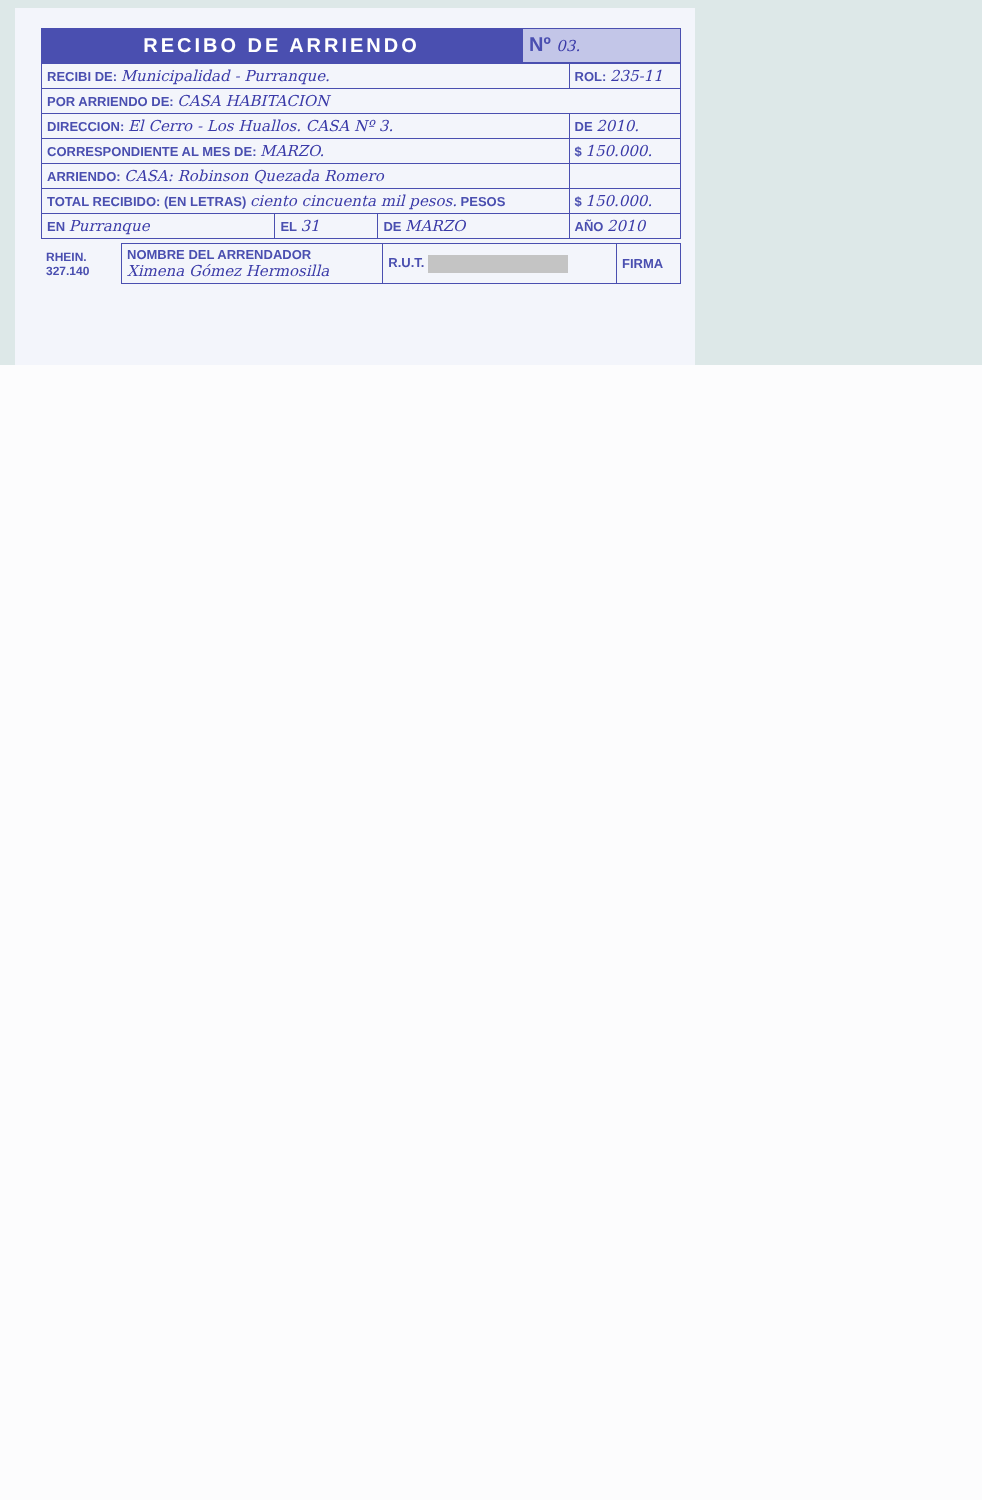RECIBO DE ARRIENDO Nº 03.
| RECIBI DE: Municipalidad - Purranque. | | | ROL: 235-11 |
| POR ARRIENDO DE: CASA HABITACION | | | |
| DIRECCION: El Cerro - Los Huallos. CASA Nº 3. | | | DE 2010. |
| CORRESPONDIENTE AL MES DE: MARZO. | | | $ 150.000. |
| ARRIENDO: CASA: Robinson Quezada Romero | | | |
| TOTAL RECIBIDO: (EN LETRAS) ciento cincuenta mil pesos. PESOS | | | $ 150.000. |
| EN Purranque | EL 31 | DE MARZO | AÑO 2010 |
| RHEIN. 327.140 | NOMBRE DEL ARRENDADOR Ximena Gómez Hermosilla | R.U.T. | FIRMA |